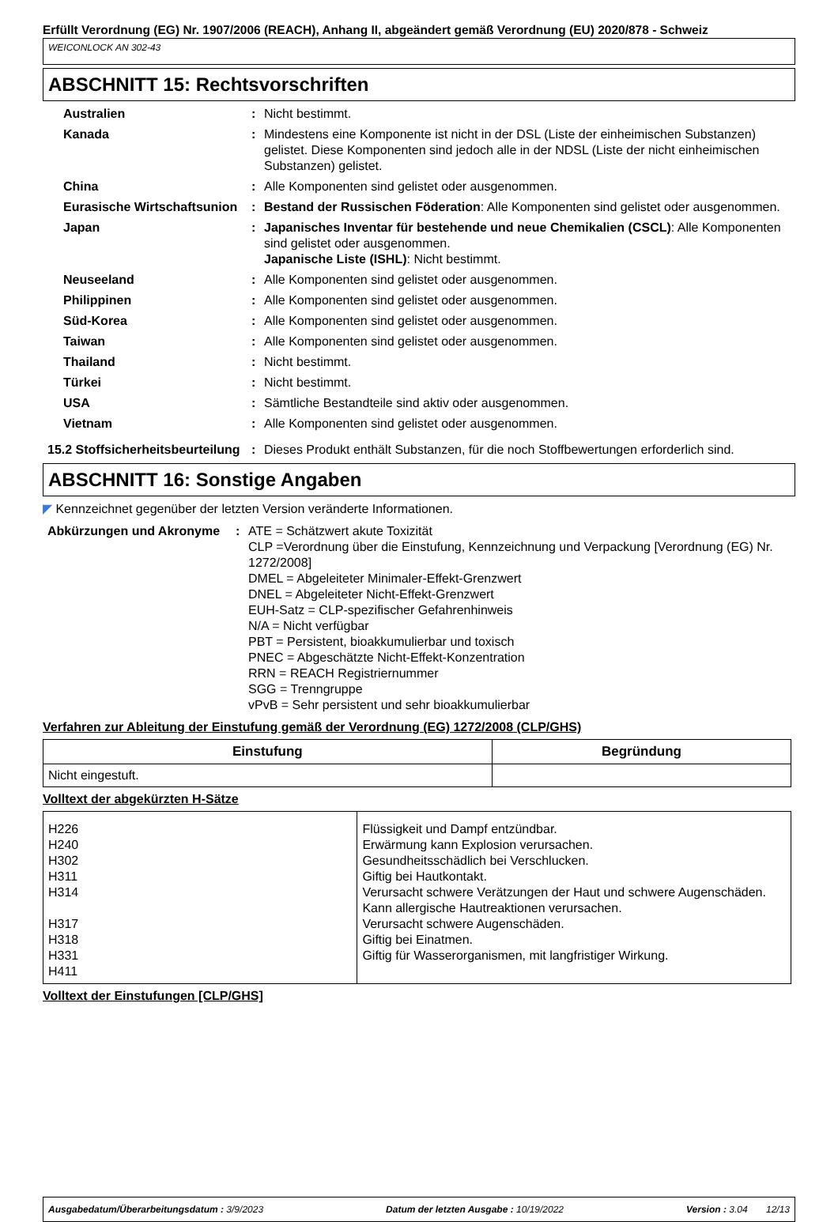Erfüllt Verordnung (EG) Nr. 1907/2006 (REACH), Anhang II, abgeändert gemäß Verordnung (EU) 2020/878 - Schweiz
WEICONLOCK AN 302-43
ABSCHNITT 15: Rechtsvorschriften
| Australien | : | Nicht bestimmt. |
| Kanada | : | Mindestens eine Komponente ist nicht in der DSL (Liste der einheimischen Substanzen) gelistet. Diese Komponenten sind jedoch alle in der NDSL (Liste der nicht einheimischen Substanzen) gelistet. |
| China | : | Alle Komponenten sind gelistet oder ausgenommen. |
| Eurasische Wirtschaftsunion | : | Bestand der Russischen Föderation : Alle Komponenten sind gelistet oder ausgenommen. |
| Japan | : | Japanisches Inventar für bestehende und neue Chemikalien (CSCL) : Alle Komponenten sind gelistet oder ausgenommen. Japanische Liste (ISHL) : Nicht bestimmt. |
| Neuseeland | : | Alle Komponenten sind gelistet oder ausgenommen. |
| Philippinen | : | Alle Komponenten sind gelistet oder ausgenommen. |
| Süd-Korea | : | Alle Komponenten sind gelistet oder ausgenommen. |
| Taiwan | : | Alle Komponenten sind gelistet oder ausgenommen. |
| Thailand | : | Nicht bestimmt. |
| Türkei | : | Nicht bestimmt. |
| USA | : | Sämtliche Bestandteile sind aktiv oder ausgenommen. |
| Vietnam | : | Alle Komponenten sind gelistet oder ausgenommen. |
| 15.2 Stoffsicherheitsbeurteilung | : | Dieses Produkt enthält Substanzen, für die noch Stoffbewertungen erforderlich sind. |
ABSCHNITT 16: Sonstige Angaben
◤ Kennzeichnet gegenüber der letzten Version veränderte Informationen.
| Abkürzungen und Akronyme | : | ATE = Schätzwert akute Toxizität CLP =Verordnung über die Einstufung, Kennzeichnung und Verpackung [Verordnung (EG) Nr. 1272/2008] DMEL = Abgeleiteter Minimaler-Effekt-Grenzwert DNEL = Abgeleiteter Nicht-Effekt-Grenzwert EUH-Satz = CLP-spezifischer Gefahrenhinweis N/A = Nicht verfügbar PBT = Persistent, bioakkumulierbar und toxisch PNEC = Abgeschätzte Nicht-Effekt-Konzentration RRN = REACH Registriernummer SGG = Trenngruppe vPvB = Sehr persistent und sehr bioakkumulierbar |
Verfahren zur Ableitung der Einstufung gemäß der Verordnung (EG) 1272/2008 (CLP/GHS)
| Einstufung | Begründung |
| --- | --- |
| Nicht eingestuft. | |
Volltext der abgekürzten H-Sätze
| H226 H240 H302 H311 H314 H317 H318 H331 H411 | Flüssigkeit und Dampf entzündbar. Erwärmung kann Explosion verursachen. Gesundheitsschädlich bei Verschlucken. Giftig bei Hautkontakt. Verursacht schwere Verätzungen der Haut und schwere Augenschäden. Kann allergische Hautreaktionen verursachen. Verursacht schwere Augenschäden. Giftig bei Einatmen. Giftig für Wasserorganismen, mit langfristiger Wirkung. |
Volltext der Einstufungen [CLP/GHS]
Ausgabedatum/Überarbeitungsdatum : 3/9/2023 Datum der letzten Ausgabe : 10/19/2022 Version : 3.04 12/13